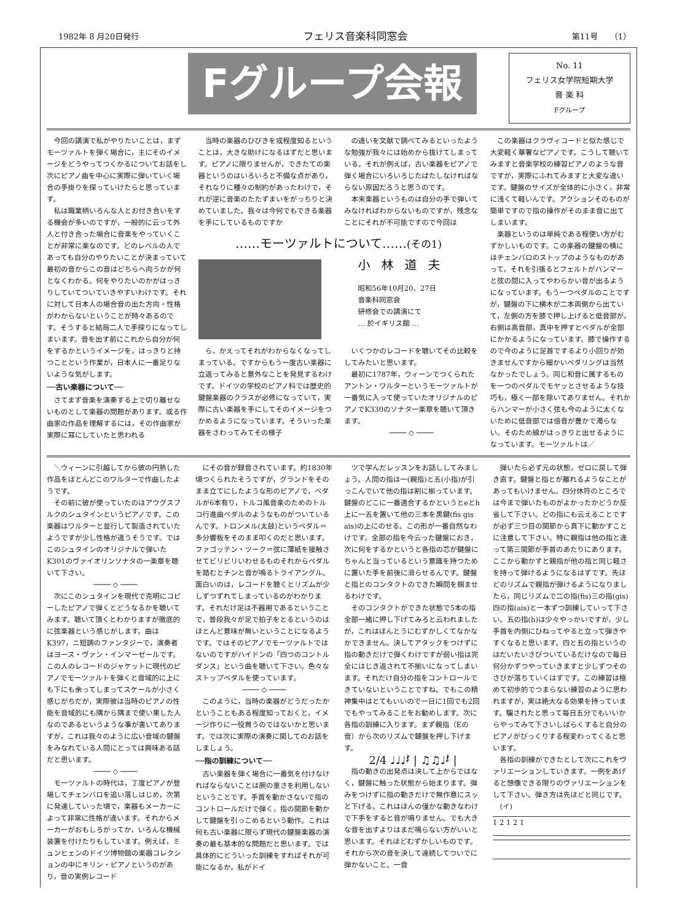1982年 8 月20日発行 フェリス音楽科同窓会 第11号　　（1）
Fグループ会報
No. 11
フェリス女学院短期大学
音 楽 科
Fグループ
今回の講演で私がやりたいことは，まずモーツァルトを弾く場合に，主にそのイメージをどうやってつくかるについてお話をし次にピアノ曲を中心に実際に弾いていく場合の手掛りを探っていけたらと思っています。
私は職業柄いろんな人とお付き合いをする機会が多いのですが，一般的に云って外人と付き合った場合に音楽をやっていくことが非常に楽なのです。どのレベルの人であっても自分のやりたいことが決まっていて最初の音からこの音はどちらへ向うかが何となくわかる。何をやりたいのかがはっきりしていてついていきやすいわけです。それに対して日本人の場合音の出た方向・性格がわからないということが時々あるのです。そうすると結局二人で手探りになってしまいます。音を出す前にこれから自分が何をするかというイメージを，はっきりと持つことという作業が，日本人に一番足りないような気がします。
──古い楽器について──
さてまず音楽を演奏する上で切り離せないものとして楽器の問題があります。或る作曲家の作品を理解するには，その作曲家が実際に耳にしていたと思われる
当時の楽器のひびきを或程度知るということは，大きな助けになるはずだと思います。ピアノに限りませんが，できたての楽器というのはいろいろと不備な点があり，それなりに種々の制約があったわけで，それが逆に音楽のたたずまいをがっちりと決めていました。我々は今何でもできる楽器を手にしているものですか
の違いを文献で調べてみるといったような勉強が我々には始めから抜けてしまっている。それが例えば，古い楽器をピアノで弾く場合にいろいろじたばたしなければならない原因だろうと思うのです。
本来楽器というものは自分の手で弾いてみなければわからないものですが，残念なことにそれが不可能ですので今回は
……モーツァルトについて……(その1)
小林道夫
昭和56年10月20、27日
音楽科同窓会
研修会での講演にて
… 於イギリス館 …
ら，かえってそれがわからなくなってしまっている。ですからもう一度古い楽器に立返ってみると意外なことを発見するわけです。ドイツの学校のピアノ科では歴史的鍵盤楽器のクラスが必修になっていて，実際に古い楽器を手にしてそのイメージをつかめるようになっています。そういった楽器をさわってみてその様子
いくつかのレコードを聴いてその比較をしてみたいと思います。
最初に1787年，ウィーンでつくられたアントン・ワルターというモーツァルトが一番気に入って使っていたオリジナルのピアノでK330のソナタ一楽章を聴いて頂きます。
──── ◇ ────
この楽器はクラヴィコードと似た感じで大変軽く華奢なピアノです。こうして聴いてみますと音楽学校の練習ピアノのような音ですが，実際にふれてみますと大変な違いです。鍵盤のサイズが全体的に小さく，非常に浅くて軽いんです。アクションそのものが簡単ですので指の操作がそのまま音に出てしまいます。
楽器というのは単純である程使い方がむずかしいものです。この楽器の鍵盤の横にはチェンバロのストップのようなものがあって，それを引張るとフェルトがハンマーと弦の間に入ってやわらかい音が出るようになっています。もう一つペダルのことですが，鍵盤の下に横木が二本両側から出ていて，左側の方を膝で押し上げると低音部が，右側は高音部，真中を押すとペダルが全部にかかるようになっています。膝で操作するので今のように足首でするより小回りが効きませんですから細かいペダリングは当然なかったでしょう。同じ和音に属するものを一つのペダルでモヤッとさせるような技巧も，極く一部を除いてありません。それからハンマーが小さく弦も今のように太くないために低音部では倍音が豊かで濁らない。そのため線がはっきりと出せるようになっています。モーツァルトは／
＼ウィーンに引越してから彼の円熟した作品をほとんどこのワルターで作曲したようです。
その前に彼が使っていたのはアウグスブルクのシュタインというピアノです。この楽器はワルターと並行して製造されていたようですが少し性格が違うそうです。ではこのシュタインのオリジナルで弾いたK301のヴァイオリンソナタの一楽章を聴いて下さい。
──── ◇ ────
次にこのシュタインを現代で克明にコピーしたピアノで弾くとどうなるかを聴いてみます。聴いて頂くとわかりますが徹底的に弦楽器という感じがします。曲はK397，ニ短調のファンタジーで，演奏者はヨース・ヴァン・インマーゼールです。この人のレコードのジャケットに現代のピアノでモーツァルトを弾くと音域的に上にも下にも余ってしまってスケールが小さく感じがちだが，実際彼は当時のピアノの性能を音域的にも隅から隅まで使い果した人なのであるというような事が書いてありますが，これは我々のように広い音域の鍵盤をみなれている人間にとっては興味ある話だと思います。
──── ◇ ────
モーツァルトの時代は，丁度ピアノが登場してチェンバロを追い落しはじめ，次第に発達していった頃で，楽器もメーカーによって非常に性格が違います。それからメーカーがおもしろがってか，いろんな機械装置を付けたりもしています。例えば，ミュンヒェンのドイツ博物館の楽器コレクションの中にキリン・ピアノというのがあり，音の実例レコード
にその音が録音されています。約1830年頃つくられたそうですが，グランドをそのまま立てにしたような形のピアノで，ペダルが6本有り，トルコ風音楽のためのトルコ行進曲ペダルのようなものがついているんです。トロンメル(太鼓)というペダル＝多分響板をそのまま叩くのだと思います。ファゴッテン・ツーク＝弦に薄紙を接触させてビリビリいわせるものそれからペダルを踏むとチンと音が鳴るトライアングル。面白いのは，レコードを聴くとリズムが少しずつずれてしまっているのがわかります。それだけ足は不器用であるということで，普段我々が足で拍子をとるというのはほとんど意味が無いということになるようです。ではそのピアノでモーツァルトではないのですがハイドンの「四つのコントルダンス」という曲を聴いて下さい。色々なストップペダルを使っています。
──── ◇ ────
このように，当時の楽器がどうだったかということもある程度知っておくと，イメージ作りに一役買うのではないかと思います。では次に実際の演奏に関してのお話をしましょう。
──指の訓練について──
古い楽器を弾く場合に一番気を付けなければならないことは腕の重さを利用しないということです。手首を動かさないで指のコントロールだけで弾く，指の関節を動かして鍵盤を引っこめるという動作。これは何も古い楽器に限らず現代の鍵盤楽器の演奏の最も基本的な問題だと思います。では具体的にどういった訓練をすればそれが可能になるか，私がドイ
ツで学んだレッスンをお話ししてみましょう。人間の指は一(親指)と五(小指)が引っこんでいて他の指は割に揃っています。鍵盤のどこに一番適合するかというとeとh上に一五を置いて他の三本を黒鍵(fis gis ais)の上にのせる。この形が一番自然なわけです。全部の指を今云った鍵盤におき，次に何をするかというと各指の芯が鍵盤にちゃんと当っているという意識を持つために置いた手を前後に滑らせるんです。鍵盤と指とのコンタクトのできた瞬間を掴ませるわけです。
そのコンタクトができた状態で5本の指全部一緒に押し下げてみろと云われましたが，これはほんとうにむずかしくてなかなかできません。決してアタックをつけずに指の動きだけで弾くわけですが弱い指は完全にはじき返されて不揃いになってしまいます。それだけ自分の指をコントロールできていないということですね。でもこの精神集中はとてもいいので一日に1回でも2回でもやってみることをお勧めします。次に各指の訓練に入ります。まず親指（Eの音）から次のリズムで鍵盤を押し下げます。
2/4 ♩♩♩𝄽 | ♫♫♩𝄽 |
指の動きの出発点は決して上からではなく，鍵盤に触った状態から始まります。弾みをつけずに指の動きだけで無作意にスッと下げる。これはほんの僅かな動きなわけで下手をすると音が鳴りません。でも大きな音を出すよりはまだ鳴らない方がいいと思います。それほどむずかしいものです。それから次の音を決して連続してついでに弾かないこと。一音
弾いたら必ず元の状態，ゼロに戻して弾き直す。鍵盤と指とが離れるようなことがあってもいけません。四分休符のところでは今まで弾いたものがよかったかどうか反省して下さい。どの指にも云えることですが必ず三つ目の関節から真下に動かすことに注意して下さい。特に親指は他の指と違って第三関節が手首のあたりにあります。ここから動かすと親指が他の指と同じ軽さを持って弾けるようになるはずです。先ほどのリズムで親指が弾けるようになりましたら，同じリズムで二の指(fis)三の指(gis)四の指(ais)と一本ずつ訓練していって下さい。五の指(h)は少々やっかいですが，少し手首を内側にひねってやると立って弾きやすくなると思います。四と五の指というのはだいたいさびついているだけなので毎日何分かずつやっていきますと少しずつそのさびが落ちていくはずです。この練習は極めて初歩的でつまらない練習のように思われますが，実は絶大なる効果を持っています。騙されたと思って毎日五分でもいいからやってみて下さいしばらくすると自分のピアノがびっくりする程変わってくると思います。
各指の訓練ができたとして次にこれをヴァリエーションしていきます。一例をあげると想像できる限りのヴァリエーションをして下さい。弾き方は先ほどと同じです。
(イ)
1 2 1 2 1